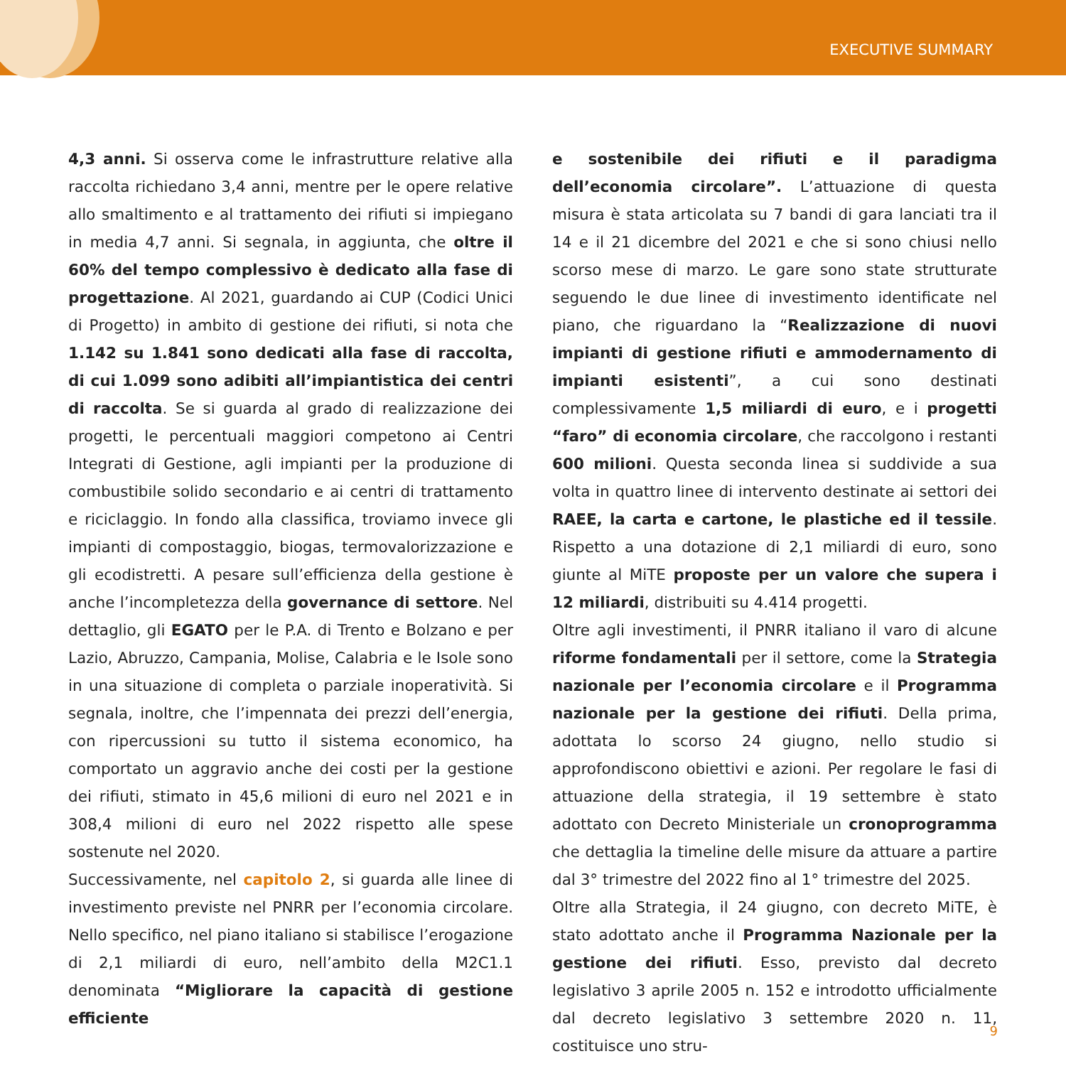EXECUTIVE SUMMARY
4,3 anni. Si osserva come le infrastrutture relative alla raccolta richiedano 3,4 anni, mentre per le opere relative allo smaltimento e al trattamento dei rifiuti si impiegano in media 4,7 anni. Si segnala, in aggiunta, che oltre il 60% del tempo complessivo è dedicato alla fase di progettazione. Al 2021, guardando ai CUP (Codici Unici di Progetto) in ambito di gestione dei rifiuti, si nota che 1.142 su 1.841 sono dedicati alla fase di raccolta, di cui 1.099 sono adibiti all’impiantistica dei centri di raccolta. Se si guarda al grado di realizzazione dei progetti, le percentuali maggiori competono ai Centri Integrati di Gestione, agli impianti per la produzione di combustibile solido secondario e ai centri di trattamento e riciclaggio. In fondo alla classifica, troviamo invece gli impianti di compostaggio, biogas, termovalorizzazione e gli ecodistretti. A pesare sull’efficienza della gestione è anche l’incompletezza della governance di settore. Nel dettaglio, gli EGATO per le P.A. di Trento e Bolzano e per Lazio, Abruzzo, Campania, Molise, Calabria e le Isole sono in una situazione di completa o parziale inoperatività. Si segnala, inoltre, che l’impennata dei prezzi dell’energia, con ripercussioni su tutto il sistema economico, ha comportato un aggravio anche dei costi per la gestione dei rifiuti, stimato in 45,6 milioni di euro nel 2021 e in 308,4 milioni di euro nel 2022 rispetto alle spese sostenute nel 2020.
Successivamente, nel capitolo 2, si guarda alle linee di investimento previste nel PNRR per l’economia circolare. Nello specifico, nel piano italiano si stabilisce l’erogazione di 2,1 miliardi di euro, nell’ambito della M2C1.1 denominata “Migliorare la capacità di gestione efficiente
e sostenibile dei rifiuti e il paradigma dell’economia circolare”. L’attuazione di questa misura è stata articolata su 7 bandi di gara lanciati tra il 14 e il 21 dicembre del 2021 e che si sono chiusi nello scorso mese di marzo. Le gare sono state strutturate seguendo le due linee di investimento identificate nel piano, che riguardano la “Realizzazione di nuovi impianti di gestione rifiuti e ammodernamento di impianti esistenti”, a cui sono destinati complessivamente 1,5 miliardi di euro, e i progetti “faro” di economia circolare, che raccolgono i restanti 600 milioni. Questa seconda linea si suddivide a sua volta in quattro linee di intervento destinate ai settori dei RAEE, la carta e cartone, le plastiche ed il tessile. Rispetto a una dotazione di 2,1 miliardi di euro, sono giunte al MiTE proposte per un valore che supera i 12 miliardi, distribuiti su 4.414 progetti.
Oltre agli investimenti, il PNRR italiano il varo di alcune riforme fondamentali per il settore, come la Strategia nazionale per l’economia circolare e il Programma nazionale per la gestione dei rifiuti. Della prima, adottata lo scorso 24 giugno, nello studio si approfondiscono obiettivi e azioni. Per regolare le fasi di attuazione della strategia, il 19 settembre è stato adottato con Decreto Ministeriale un cronoprogramma che dettaglia la timeline delle misure da attuare a partire dal 3° trimestre del 2022 fino al 1° trimestre del 2025.
Oltre alla Strategia, il 24 giugno, con decreto MiTE, è stato adottato anche il Programma Nazionale per la gestione dei rifiuti. Esso, previsto dal decreto legislativo 3 aprile 2005 n. 152 e introdotto ufficialmente dal decreto legislativo 3 settembre 2020 n. 11, costituisce uno stru-
9